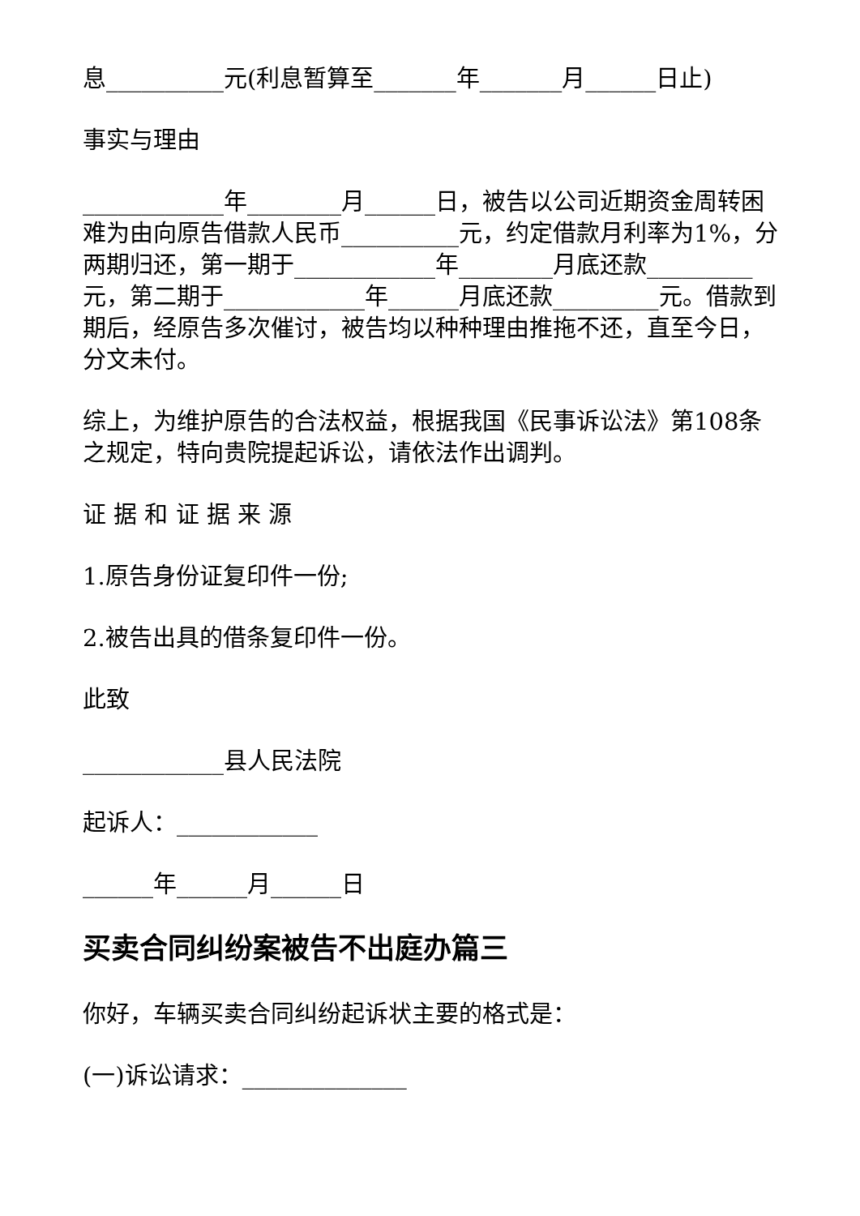息__________元(利息暂算至_______年_______月______日止)
事实与理由
____________年________月______日，被告以公司近期资金周转困难为由向原告借款人民币__________元，约定借款月利率为1%，分两期归还，第一期于____________年________月底还款_________元，第二期于____________年______月底还款_________元。借款到期后，经原告多次催讨，被告均以种种理由推拖不还，直至今日，分文未付。
综上，为维护原告的合法权益，根据我国《民事诉讼法》第108条之规定，特向贵院提起诉讼，请依法作出调判。
证 据 和 证 据 来 源
1.原告身份证复印件一份;
2.被告出具的借条复印件一份。
此致
____________县人民法院
起诉人：____________
______年______月______日
买卖合同纠纷案被告不出庭办篇三
你好，车辆买卖合同纠纷起诉状主要的格式是：
(一)诉讼请求：______________